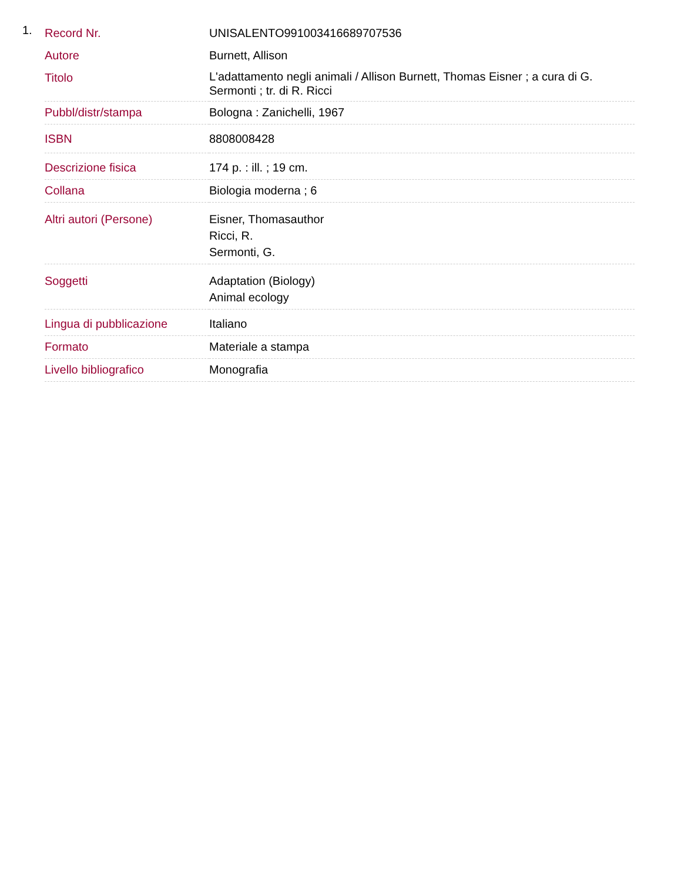1.
| Record Nr. | UNISALENTO991003416689707536 |
| Autore | Burnett, Allison |
| Titolo | L'adattamento negli animali / Allison Burnett, Thomas Eisner ; a cura di G. Sermonti ; tr. di R. Ricci |
| Pubbl/distr/stampa | Bologna : Zanichelli, 1967 |
| ISBN | 8808008428 |
| Descrizione fisica | 174 p. : ill. ; 19 cm. |
| Collana | Biologia moderna ; 6 |
| Altri autori (Persone) | Eisner, Thomasauthor Ricci, R. Sermonti, G. |
| Soggetti | Adaptation (Biology) Animal ecology |
| Lingua di pubblicazione | Italiano |
| Formato | Materiale a stampa |
| Livello bibliografico | Monografia |